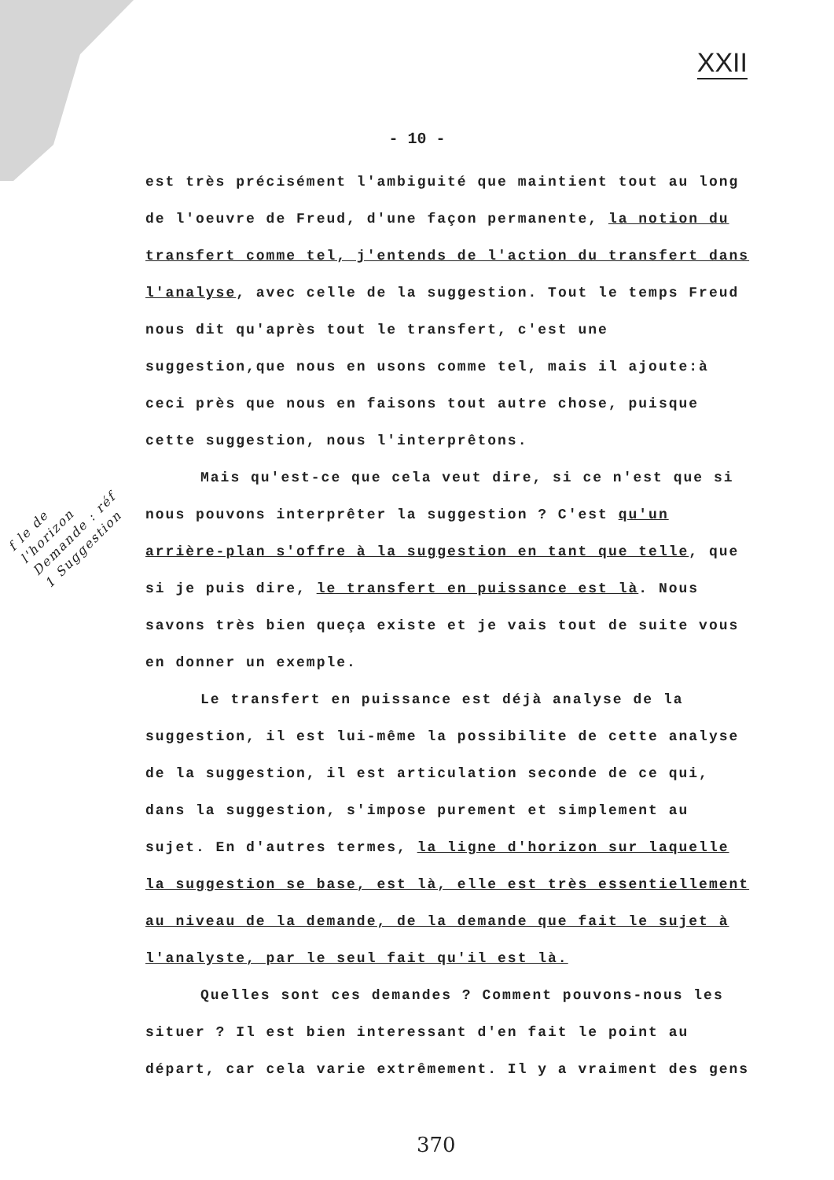XXII
- 10 -
est très précisément l'ambiguité que maintient tout au long de l'oeuvre de Freud, d'une façon permanente, la notion du transfert comme tel, j'entends de l'action du transfert dans l'analyse, avec celle de la suggestion. Tout le temps Freud nous dit qu'après tout le transfert, c'est une suggestion,que nous en usons comme tel, mais il ajoute:à ceci près que nous en faisons tout autre chose, puisque cette suggestion, nous l'interprêtons.
f le de l'horizon Demande : réf 1 Suggestion
Mais qu'est-ce que cela veut dire, si ce n'est que si nous pouvons interprêter la suggestion ? C'est qu'un arrière-plan s'offre à la suggestion en tant que telle, que si je puis dire, le transfert en puissance est là. Nous savons très bien queça existe et je vais tout de suite vous en donner un exemple.
Le transfert en puissance est déjà analyse de la suggestion, il est lui-même la possibilite de cette analyse de la suggestion, il est articulation seconde de ce qui, dans la suggestion, s'impose purement et simplement au sujet. En d'autres termes, la ligne d'horizon sur laquelle la suggestion se base, est là, elle est très essentiellement au niveau de la demande, de la demande que fait le sujet à l'analyste, par le seul fait qu'il est là.
Quelles sont ces demandes ? Comment pouvons-nous les situer ? Il est bien interessant d'en fait le point au départ, car cela varie extrêmement. Il y a vraiment des gens
370